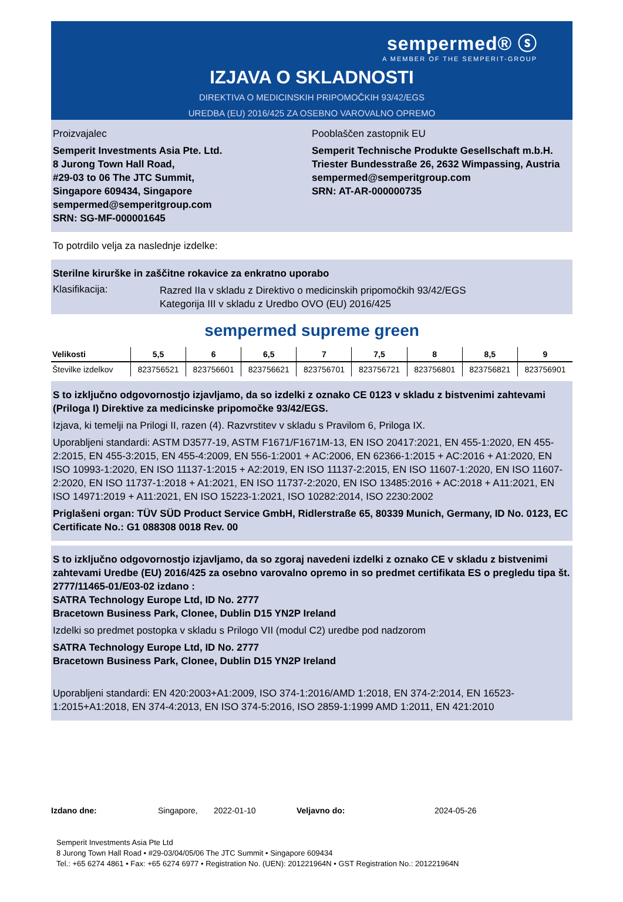sempermed® ⓢ
A MEMBER OF THE SEMPERIT-GROUP
IZJAVA O SKLADNOSTI
DIREKTIVA O MEDICINSKIH PRIPOMOČKIH 93/42/EGS
UREDBA (EU) 2016/425 ZA OSEBNO VAROVALNO OPREMO
Proizvajalec
Semperit Investments Asia Pte. Ltd.
8 Jurong Town Hall Road,
#29-03 to 06 The JTC Summit,
Singapore 609434, Singapore
sempermed@semperitgroup.com
SRN: SG-MF-000001645
Pooblaščen zastopnik EU
Semperit Technische Produkte Gesellschaft m.b.H.
Triester Bundesstraße 26, 2632 Wimpassing, Austria
sempermed@semperitgroup.com
SRN: AT-AR-000000735
To potrdilo velja za naslednje izdelke:
Sterilne kirurške in zaščitne rokavice za enkratno uporabo
Klasifikacija:
Razred IIa v skladu z Direktivo o medicinskih pripomočkih 93/42/EGS
Kategorija III v skladu z Uredbo OVO (EU) 2016/425
sempermed supreme green
| Velikosti | 5,5 | 6 | 6,5 | 7 | 7,5 | 8 | 8,5 | 9 |
| --- | --- | --- | --- | --- | --- | --- | --- | --- |
| Številke izdelkov | 823756521 | 823756601 | 823756621 | 823756701 | 823756721 | 823756801 | 823756821 | 823756901 |
S to izključno odgovornostjo izjavljamo, da so izdelki z oznako CE 0123 v skladu z bistvenimi zahtevami (Priloga I) Direktive za medicinske pripomočke 93/42/EGS.
Izjava, ki temelji na Prilogi II, razen (4). Razvrstitev v skladu s Pravilom 6, Priloga IX.
Uporabljeni standardi: ASTM D3577-19, ASTM F1671/F1671M-13, EN ISO 20417:2021, EN 455-1:2020, EN 455-2:2015, EN 455-3:2015, EN 455-4:2009, EN 556-1:2001 + AC:2006, EN 62366-1:2015 + AC:2016 + A1:2020, EN ISO 10993-1:2020, EN ISO 11137-1:2015 + A2:2019, EN ISO 11137-2:2015, EN ISO 11607-1:2020, EN ISO 11607-2:2020, EN ISO 11737-1:2018 + A1:2021, EN ISO 11737-2:2020, EN ISO 13485:2016 + AC:2018 + A11:2021, EN ISO 14971:2019 + A11:2021, EN ISO 15223-1:2021, ISO 10282:2014, ISO 2230:2002
Priglašeni organ: TÜV SÜD Product Service GmbH, Ridlerstraße 65, 80339 Munich, Germany, ID No. 0123, EC Certificate No.: G1 088308 0018 Rev. 00
S to izključno odgovornostjo izjavljamo, da so zgoraj navedeni izdelki z oznako CE v skladu z bistvenimi zahtevami Uredbe (EU) 2016/425 za osebno varovalno opremo in so predmet certifikata ES o pregledu tipa št. 2777/11465-01/E03-02 izdano :
SATRA Technology Europe Ltd, ID No. 2777
Bracetown Business Park, Clonee, Dublin D15 YN2P Ireland
Izdelki so predmet postopka v skladu s Prilogo VII (modul C2) uredbe pod nadzorom
SATRA Technology Europe Ltd, ID No. 2777
Bracetown Business Park, Clonee, Dublin D15 YN2P Ireland
Uporabljeni standardi: EN 420:2003+A1:2009, ISO 374-1:2016/AMD 1:2018, EN 374-2:2014, EN 16523-1:2015+A1:2018, EN 374-4:2013, EN ISO 374-5:2016, ISO 2859-1:1999 AMD 1:2011, EN 421:2010
Izdano dne: Singapore, 2022-01-10 Veljavno do: 2024-05-26
Semperit Investments Asia Pte Ltd
8 Jurong Town Hall Road • #29-03/04/05/06 The JTC Summit • Singapore 609434
Tel.: +65 6274 4861 • Fax: +65 6274 6977 • Registration No. (UEN): 201221964N • GST Registration No.: 201221964N